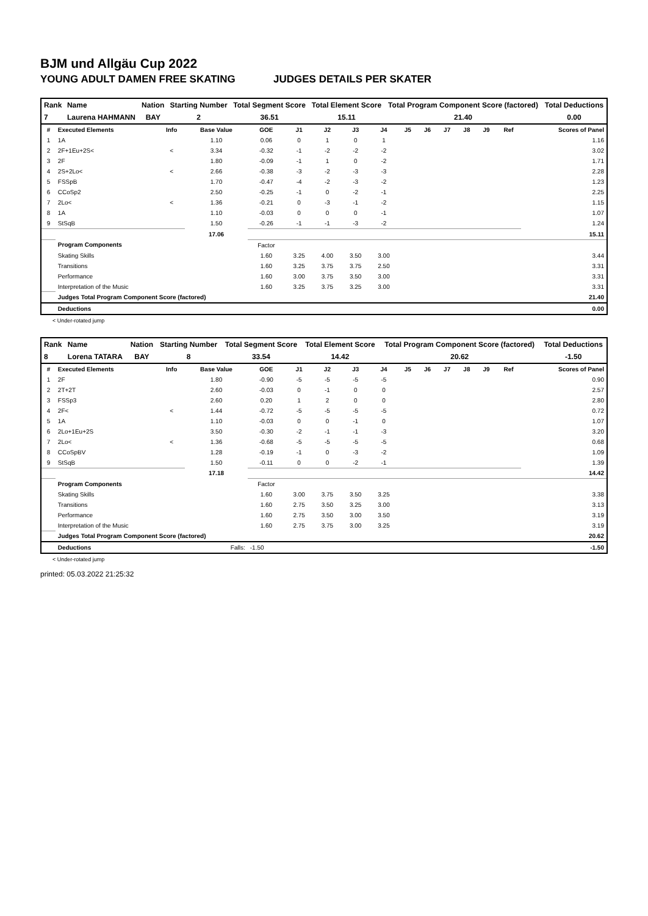BJM und Allgäu Cup 2022
YOUNG ADULT DAMEN FREE SKATING JUDGES DETAILS PER SKATER
| Rank | Name | Nation | Starting Number | Total Segment Score | Total Element Score | Total Program Component Score (factored) | Total Deductions |
| --- | --- | --- | --- | --- | --- | --- | --- |
| 7 | Laurena HAHMANN | BAY | 2 | 36.51 | 15.11 | 21.40 | 0.00 |
| # | Executed Elements | Info | Base Value | GOE | J1 | J2 | J3 | J4 | J5 | J6 | J7 | J8 | J9 | Ref | Scores of Panel |
| --- | --- | --- | --- | --- | --- | --- | --- | --- | --- | --- | --- | --- | --- | --- | --- |
| 1 | 1A | | 1.10 | 0.06 | 0 | 1 | 0 | 1 | | | | | | | 1.16 |
| 2 | 2F+1Eu+2S< | < | 3.34 | -0.32 | -1 | -2 | -2 | -2 | | | | | | | 3.02 |
| 3 | 2F | | 1.80 | -0.09 | -1 | 1 | 0 | -2 | | | | | | | 1.71 |
| 4 | 2S+2Lo< | < | 2.66 | -0.38 | -3 | -2 | -3 | -3 | | | | | | | 2.28 |
| 5 | FSSpB | | 1.70 | -0.47 | -4 | -2 | -3 | -2 | | | | | | | 1.23 |
| 6 | CCoSp2 | | 2.50 | -0.25 | -1 | 0 | -2 | -1 | | | | | | | 2.25 |
| 7 | 2Lo< | < | 1.36 | -0.21 | 0 | -3 | -1 | -2 | | | | | | | 1.15 |
| 8 | 1A | | 1.10 | -0.03 | 0 | 0 | 0 | -1 | | | | | | | 1.07 |
| 9 | StSqB | | 1.50 | -0.26 | -1 | -1 | -3 | -2 | | | | | | | 1.24 |
| | | | 17.06 | | | | | | | | | | | | 15.11 |
| | Program Components | | | Factor | | | | | | | | | | | |
| | Skating Skills | | | 1.60 | 3.25 | 4.00 | 3.50 | 3.00 | | | | | | | 3.44 |
| | Transitions | | | 1.60 | 3.25 | 3.75 | 3.75 | 2.50 | | | | | | | 3.31 |
| | Performance | | | 1.60 | 3.00 | 3.75 | 3.50 | 3.00 | | | | | | | 3.31 |
| | Interpretation of the Music | | | 1.60 | 3.25 | 3.75 | 3.25 | 3.00 | | | | | | | 3.31 |
| | Judges Total Program Component Score (factored) | | | | | | | | | | | | | | 21.40 |
| | Deductions | | | | | | | | | | | | | | 0.00 |
< Under-rotated jump
| Rank | Name | Nation | Starting Number | Total Segment Score | Total Element Score | Total Program Component Score (factored) | Total Deductions |
| --- | --- | --- | --- | --- | --- | --- | --- |
| 8 | Lorena TATARA | BAY | 8 | 33.54 | 14.42 | 20.62 | -1.50 |
| # | Executed Elements | Info | Base Value | GOE | J1 | J2 | J3 | J4 | J5 | J6 | J7 | J8 | J9 | Ref | Scores of Panel |
| --- | --- | --- | --- | --- | --- | --- | --- | --- | --- | --- | --- | --- | --- | --- | --- |
| 1 | 2F | | 1.80 | -0.90 | -5 | -5 | -5 | -5 | | | | | | | 0.90 |
| 2 | 2T+2T | | 2.60 | -0.03 | 0 | -1 | 0 | 0 | | | | | | | 2.57 |
| 3 | FSSp3 | | 2.60 | 0.20 | 1 | 2 | 0 | 0 | | | | | | | 2.80 |
| 4 | 2F< | < | 1.44 | -0.72 | -5 | -5 | -5 | -5 | | | | | | | 0.72 |
| 5 | 1A | | 1.10 | -0.03 | 0 | 0 | -1 | 0 | | | | | | | 1.07 |
| 6 | 2Lo+1Eu+2S | | 3.50 | -0.30 | -2 | -1 | -1 | -3 | | | | | | | 3.20 |
| 7 | 2Lo< | < | 1.36 | -0.68 | -5 | -5 | -5 | -5 | | | | | | | 0.68 |
| 8 | CCoSpBV | | 1.28 | -0.19 | -1 | 0 | -3 | -2 | | | | | | | 1.09 |
| 9 | StSqB | | 1.50 | -0.11 | 0 | 0 | -2 | -1 | | | | | | | 1.39 |
| | | | 17.18 | | | | | | | | | | | | 14.42 |
| | Program Components | | | Factor | | | | | | | | | | | |
| | Skating Skills | | | 1.60 | 3.00 | 3.75 | 3.50 | 3.25 | | | | | | | 3.38 |
| | Transitions | | | 1.60 | 2.75 | 3.50 | 3.25 | 3.00 | | | | | | | 3.13 |
| | Performance | | | 1.60 | 2.75 | 3.50 | 3.00 | 3.50 | | | | | | | 3.19 |
| | Interpretation of the Music | | | 1.60 | 2.75 | 3.75 | 3.00 | 3.25 | | | | | | | 3.19 |
| | Judges Total Program Component Score (factored) | | | | | | | | | | | | | | 20.62 |
| | Deductions | Falls: | | -1.50 | | | | | | | | | | | -1.50 |
< Under-rotated jump
printed: 05.03.2022 21:25:32